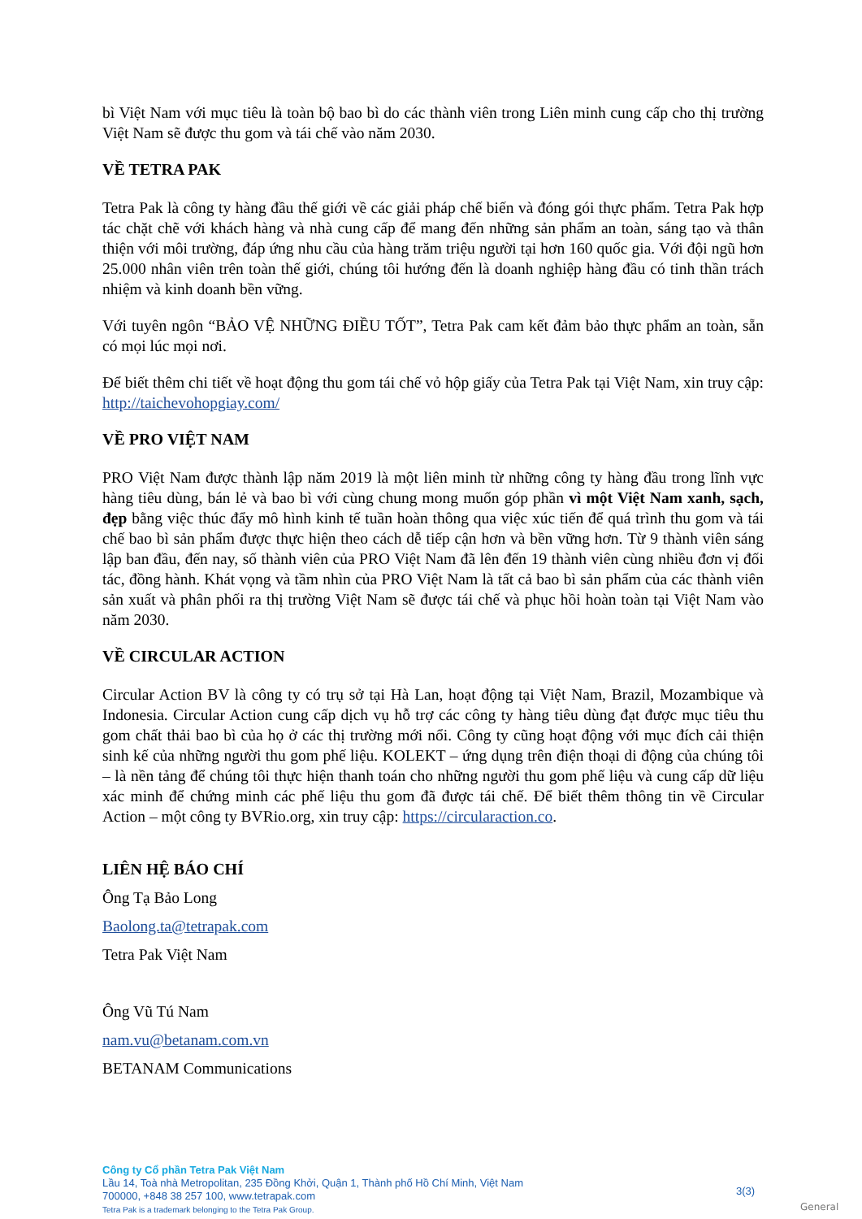bì Việt Nam với mục tiêu là toàn bộ bao bì do các thành viên trong Liên minh cung cấp cho thị trường Việt Nam sẽ được thu gom và tái chế vào năm 2030.
VỀ TETRA PAK
Tetra Pak là công ty hàng đầu thế giới về các giải pháp chế biến và đóng gói thực phẩm. Tetra Pak hợp tác chặt chẽ với khách hàng và nhà cung cấp để mang đến những sản phẩm an toàn, sáng tạo và thân thiện với môi trường, đáp ứng nhu cầu của hàng trăm triệu người tại hơn 160 quốc gia. Với đội ngũ hơn 25.000 nhân viên trên toàn thế giới, chúng tôi hướng đến là doanh nghiệp hàng đầu có tinh thần trách nhiệm và kinh doanh bền vững.
Với tuyên ngôn “BẢO VỆ NHỮNG ĐIỀU TỐT”, Tetra Pak cam kết đảm bảo thực phẩm an toàn, sẵn có mọi lúc mọi nơi.
Để biết thêm chi tiết về hoạt động thu gom tái chế vỏ hộp giấy của Tetra Pak tại Việt Nam, xin truy cập: http://taichevohopgiay.com/
VỀ PRO VIỆT NAM
PRO Việt Nam được thành lập năm 2019 là một liên minh từ những công ty hàng đầu trong lĩnh vực hàng tiêu dùng, bán lẻ và bao bì với cùng chung mong muốn góp phần vì một Việt Nam xanh, sạch, đẹp bằng việc thúc đẩy mô hình kinh tế tuần hoàn thông qua việc xúc tiến để quá trình thu gom và tái chế bao bì sản phẩm được thực hiện theo cách dễ tiếp cận hơn và bền vững hơn. Từ 9 thành viên sáng lập ban đầu, đến nay, số thành viên của PRO Việt Nam đã lên đến 19 thành viên cùng nhiều đơn vị đối tác, đồng hành. Khát vọng và tầm nhìn của PRO Việt Nam là tất cả bao bì sản phẩm của các thành viên sản xuất và phân phối ra thị trường Việt Nam sẽ được tái chế và phục hồi hoàn toàn tại Việt Nam vào năm 2030.
VỀ CIRCULAR ACTION
Circular Action BV là công ty có trụ sở tại Hà Lan, hoạt động tại Việt Nam, Brazil, Mozambique và Indonesia. Circular Action cung cấp dịch vụ hỗ trợ các công ty hàng tiêu dùng đạt được mục tiêu thu gom chất thải bao bì của họ ở các thị trường mới nổi. Công ty cũng hoạt động với mục đích cải thiện sinh kế của những người thu gom phế liệu. KOLEKT – ứng dụng trên điện thoại di động của chúng tôi – là nền tảng để chúng tôi thực hiện thanh toán cho những người thu gom phế liệu và cung cấp dữ liệu xác minh để chứng minh các phế liệu thu gom đã được tái chế. Để biết thêm thông tin về Circular Action – một công ty BVRio.org, xin truy cập: https://circularaction.co.
LIÊN HỆ BÁO CHÍ
Ông Tạ Bảo Long
Baolong.ta@tetrapak.com
Tetra Pak Việt Nam
Ông Vũ Tú Nam
nam.vu@betanam.com.vn
BETANAM Communications
Công ty Cổ phần Tetra Pak Việt Nam
Lầu 14, Toà nhà Metropolitan, 235 Đồng Khởi, Quận 1, Thành phố Hồ Chí Minh, Việt Nam
700000, +848 38 257 100, www.tetrapak.com
Tetra Pak is a trademark belonging to the Tetra Pak Group.
3(3)
General